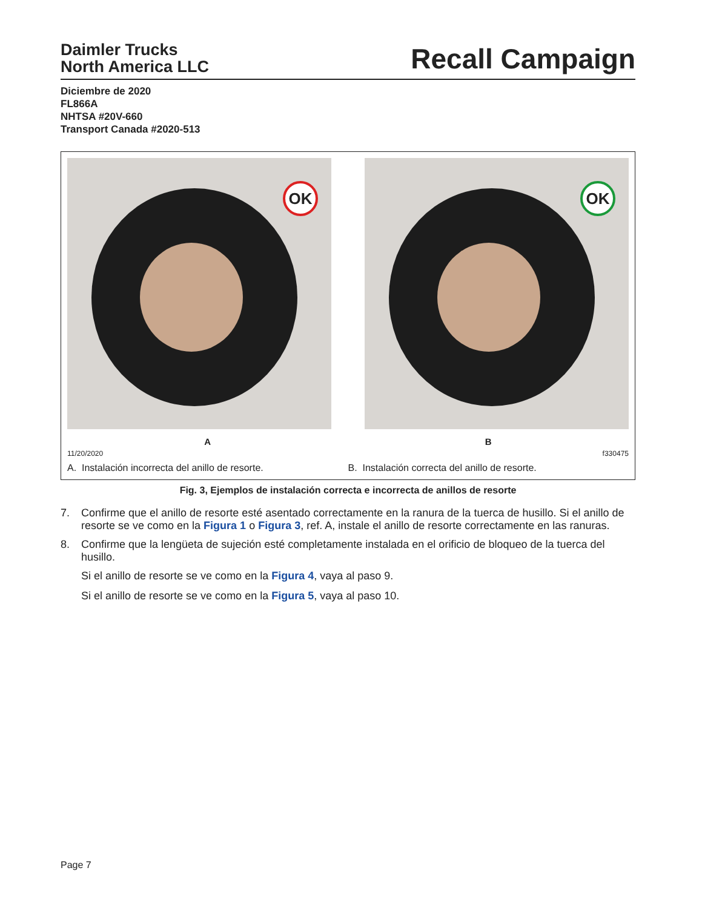Daimler Trucks
North America LLC
Recall Campaign
Diciembre de 2020
FL866A
NHTSA #20V-660
Transport Canada #2020-513
OK
OK
A B
11/20/2020 f330475
A. Instalación incorrecta del anillo de resorte.
B. Instalación correcta del anillo de resorte.
Fig. 3, Ejemplos de instalación correcta e incorrecta de anillos de resorte
7. Confirme que el anillo de resorte esté asentado correctamente en la ranura de la tuerca de husillo. Si el anillo de resorte se ve como en la Figura 1 o Figura 3, ref. A, instale el anillo de resorte correctamente en las ranuras.
8. Confirme que la lengüeta de sujeción esté completamente instalada en el orificio de bloqueo de la tuerca del husillo.
Si el anillo de resorte se ve como en la Figura 4, vaya al paso 9.
Si el anillo de resorte se ve como en la Figura 5, vaya al paso 10.
Page 7